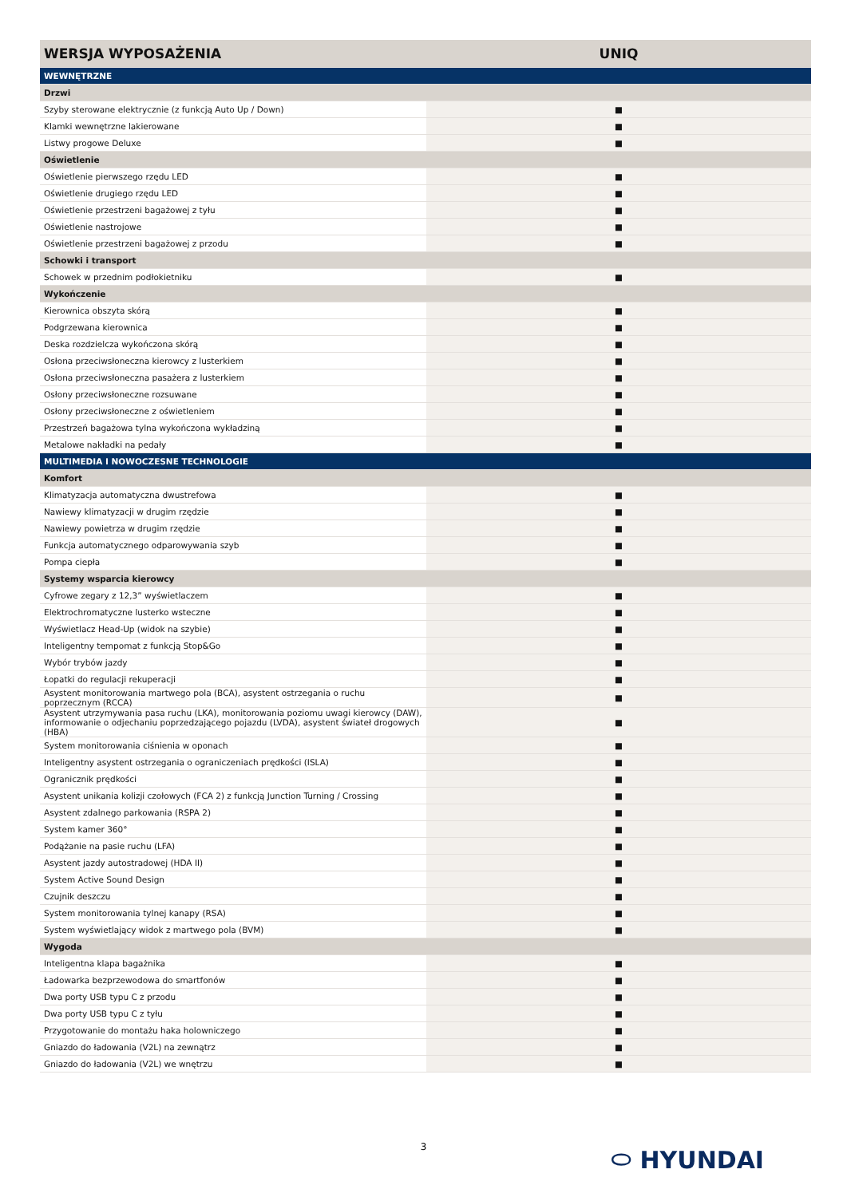| WERSJA WYPOSAŻENIA | UNIQ |
| --- | --- |
| WEWNĘTRZNE | |
| Drzwi | |
| Szyby sterowane elektrycznie (z funkcją Auto Up / Down) | ■ |
| Klamki wewnętrzne lakierowane | ■ |
| Listwy progowe Deluxe | ■ |
| Oświetlenie | |
| Oświetlenie pierwszego rzędu LED | ■ |
| Oświetlenie drugiego rzędu LED | ■ |
| Oświetlenie przestrzeni bagażowej z tyłu | ■ |
| Oświetlenie nastrojowe | ■ |
| Oświetlenie przestrzeni bagażowej z przodu | ■ |
| Schowki i transport | |
| Schowek w przednim podłokietniku | ■ |
| Wykończenie | |
| Kierownica obszyta skórą | ■ |
| Podgrzewana kierownica | ■ |
| Deska rozdzielcza wykończona skórą | ■ |
| Osłona przeciwsłoneczna kierowcy z lusterkiem | ■ |
| Osłona przeciwsłoneczna pasażera z lusterkiem | ■ |
| Osłony przeciwsłoneczne rozsuwane | ■ |
| Osłony przeciwsłoneczne z oświetleniem | ■ |
| Przestrzeń bagażowa tylna wykończona wykładziną | ■ |
| Metalowe nakładki na pedały | ■ |
| MULTIMEDIA I NOWOCZESNE TECHNOLOGIE | |
| Komfort | |
| Klimatyzacja automatyczna dwustrefowa | ■ |
| Nawiewy klimatyzacji w drugim rzędzie | ■ |
| Nawiewy powietrza w drugim rzędzie | ■ |
| Funkcja automatycznego odparowywania szyb | ■ |
| Pompa ciepła | ■ |
| Systemy wsparcia kierowcy | |
| Cyfrowe zegary z 12,3” wyświetlaczem | ■ |
| Elektrochromatyczne lusterko wsteczne | ■ |
| Wyświetlacz Head-Up (widok na szybie) | ■ |
| Inteligentny tempomat z funkcją Stop&Go | ■ |
| Wybór trybów jazdy | ■ |
| Łopatki do regulacji rekuperacji | ■ |
| Asystent monitorowania martwego pola (BCA), asystent ostrzegania o ruchu poprzecznym (RCCA) | ■ |
| Asystent utrzymywania pasa ruchu (LKA), monitorowania poziomu uwagi kierowcy (DAW), informowanie o odjechaniu poprzedzającego pojazdu (LVDA), asystent świateł drogowych (HBA) | ■ |
| System monitorowania ciśnienia w oponach | ■ |
| Inteligentny asystent ostrzegania o ograniczeniach prędkości (ISLA) | ■ |
| Ogranicznik prędkości | ■ |
| Asystent unikania kolizji czołowych (FCA 2) z funkcją Junction Turning / Crossing | ■ |
| Asystent zdalnego parkowania (RSPA 2) | ■ |
| System kamer 360° | ■ |
| Podążanie na pasie ruchu (LFA) | ■ |
| Asystent jazdy autostradowej (HDA II) | ■ |
| System Active Sound Design | ■ |
| Czujnik deszczu | ■ |
| System monitorowania tylnej kanapy (RSA) | ■ |
| System wyświetlający widok z martwego pola (BVM) | ■ |
| Wygoda | |
| Inteligentna klapa bagażnika | ■ |
| Ładowarka bezprzewodowa do smartfonów | ■ |
| Dwa porty USB typu C z przodu | ■ |
| Dwa porty USB typu C z tyłu | ■ |
| Przygotowanie do montażu haka holowniczego | ■ |
| Gniazdo do ładowania (V2L) na zewnątrz | ■ |
| Gniazdo do ładowania (V2L) we wnętrzu | ■ |
⬭ HYUNDAI 3